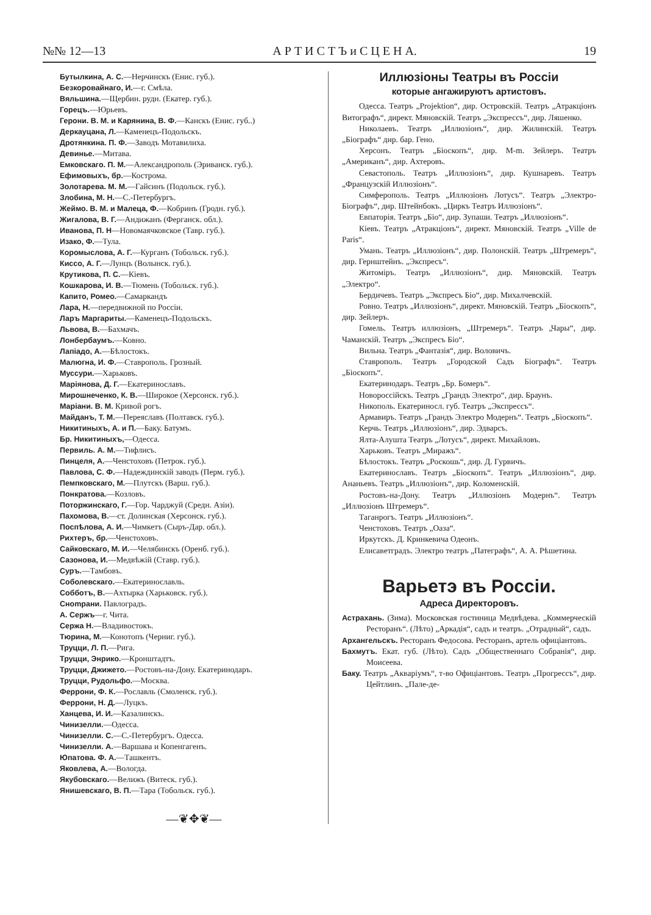№№ 12—13 А Р Т И С Т Ъ и С Ц Е Н А. 19
Бутылкина, А. С.—Нерчинскъ (Енис. губ.).
Безкоровайнаго, И.—г. Смѣла.
Вяльшина.—Щербин. рудн. (Екатер. губ.).
Горецъ.—Юрьевъ.
Герони. В. М. и Карянина, В. Ф.—Канскъ (Енис. губ..)
Деркауцана, Л.—Каменецъ-Подольскъ.
Дротянкина. П. Ф.—Заводъ Мотавилиха.
Девинье.—Митава.
Емковскаго. П. М.—Александрополь (Эриванск. губ.).
Ефимовыхъ, бр.—Кострома.
Золотарева. М. М.—Гайсинъ (Подольск. губ.).
Злобина, М. Н.—С.-Петербургъ.
Жеймо. В. М. и Малеца, Ф.—Кобринъ (Гродн. губ.).
Жигалова, В. Г.—Андижанъ (Ферганск. обл.).
Иванова, П. Н—Новомаячковское (Тавр. губ.).
Изако, Ф.—Тула.
Коромыслова, А. Г.—Курганъ (Тобольск. губ.).
Киссо, А. Г.—Лунцъ (Волынск. губ.).
Крутикова, П. С.—Кіевъ.
Кошкарова, И. В.—Тюмень (Тобольск. губ.).
Капито, Ромео.—Самаркандъ
Лара, Н.—передвижной по Россіи.
Ларъ Маргариты.—Каменецъ-Подольскъ.
Львова, В.—Бахмачъ.
Лонбербаумъ.—Ковно.
Лапіадо, А.—Бѣлостокъ.
Малюгна, И. Ф.—Ставрополь. Грозный.
Муссури.—Харьковъ.
Маріянова, Д. Г.—Екатеринославъ.
Мирошнеченко, К. В.—Широкое (Херсонск. губ.).
Маріани. В. М. Кривой рогъ.
Майданъ, Т. М.—Переяславъ (Полтавск. губ.).
Никитиныхъ, А. и П.—Баку. Батумъ.
Бр. Никитиныхъ,—Одесса.
Первиль. А. М.—Тифлисъ.
Пинцеля, А.—Ченстоховъ (Петрок. губ.).
Павлова, С. Ф.—Надеждинскій заводъ (Перм. губ.).
Пемпковскаго, М.—Плутскъ (Варш. губ.).
Понкратова.—Козловъ.
Поторжинскаго, Г.—Гор. Чарджуй (Средн. Азіи).
Пахомова, В.—ст. Долинская (Херсонск. губ.).
Поспѣлова, А. И.—Чимкетъ (Сыръ-Дар. обл.).
Рихтеръ, бр.—Ченстоховъ.
Сайковскаго, М. И.—Челябинскъ (Оренб. губ.).
Сазонова, И.—Медвѣжій (Ставр. губ.).
Суръ.—Тамбовъ.
Соболевскаго.—Екатеринославль.
Собботъ, В.—Ахтырка (Харьковск. губ.).
Снompани. Павлоградъ.
А. Сержъ—г. Чита.
Сержа Н.—Владивостокъ.
Тюрина, М.—Конотопъ (Черниг. губ.).
Труцци, Л. П.—Рига.
Труцци, Энрико.—Кронштадтъ.
Труцци, Джижето.—Ростовъ-на-Дону. Екатеринодаръ.
Труцци, Рудольфо.—Москва.
Феррони, Ф. К.—Рославль (Смоленск. губ.).
Феррони, Н. Д.—Луцкъ.
Ханцева, И. И.—Казалинскъ.
Чинизелли.—Одесса.
Чинизелли. С.—С.-Петербургъ. Одесса.
Чинизелли. А.—Варшава и Копенгагенъ.
Юпатова. Ф. А.—Ташкентъ.
Яковлева, А.—Вологда.
Якубовскаго.—Велижъ (Витеск. губ.).
Янишевскаго, В. П.—Тара (Тобольск. губ.).
—❦✥❦—
Иллюзіоны Театры въ Россіи
которые ангажируютъ артистовъ.
Одесса. Театръ „Projektion“, дир. Островскій. Театръ „Атракціонъ Витографъ“, директ. Мяновскій. Театръ „Экспрессъ“, дир. Ляшенко.
Николаевъ. Театръ „Иллюзіонъ“, дир. Жилинскій. Театръ „Біографъ“ дир. бар. Гено.
Херсонъ. Театръ „Біоскопъ“, дир. М-m. Зейлеръ. Театръ „Американъ“, дир. Ахтеровъ.
Севастополь. Театръ „Иллюзіонъ“, дир. Кушнаревъ. Театръ „Французскій Иллюзіонъ“.
Симферополь. Театръ „Иллюзіонъ Лотусъ“. Театръ „Электро-Біографъ“, дир. Штейнбокъ. „Циркъ Театръ Иллюзіонъ“.
Евпаторія. Театръ „Біо“, дир. Зупаши. Театръ „Иллюзіонъ“.
Кіевъ. Театръ „Атракціонъ“, директ. Мяновскій. Театръ „Ville de Paris“.
Умань. Театръ „Иллюзіонъ“, дир. Полонскій. Театръ „Штремеръ“, дир. Гернштейнъ. „Экспресъ“.
Житоміръ. Театръ „Иллюзіонъ“, дир. Мяновскій. Театръ „Электро“.
Бердичевъ. Театръ „Экспресъ Біо“, дир. Михалчевскій.
Ровно. Театръ „Иллюзіонъ“, директ. Мяновскій. Театръ „Біоскопъ“, дир. Зейлеръ.
Гомель. Театръ иллюзіонъ, „Штремеръ“. Театръ „Чары“, дир. Чаманскій. Театръ „Экспресъ Біо“.
Вильна. Театръ „Фантазія“, дир. Воловичъ.
Ставрополь. Театръ „Городской Садъ Біографъ“. Театръ „Біоскопъ“.
Екатеринодаръ. Театръ „Бр. Бомеръ“.
Новороссійскъ. Театръ „Грандъ Электро“, дир. Браунъ.
Никополь. Екатериносл. губ. Театръ „Экспрессъ“.
Армавиръ. Театръ „Грандъ Электро Модернъ“. Театръ „Біоскопъ“.
Керчь. Театръ „Иллюзіонъ“, дир. Эдварсъ.
Ялта-Алушта Театръ „Лотусъ“, директ. Михайловъ.
Харьковъ. Театръ „Миражъ“.
Бѣлостокъ. Театръ „Роскошь“, дир. Д. Гурвичъ.
Екатеринославъ. Театръ „Біоскопъ“. Театръ „Иллюзіонъ“, дир. Ананьевъ. Театръ „Иллюзіонъ“, дир. Коломенскій.
Ростовъ-на-Дону. Театръ „Иллюзіонъ Модернъ“. Театръ „Иллюзіонъ Штремеръ“.
Таганрогъ. Театръ „Иллюзіонъ“.
Ченстоховъ. Театръ „Оаза“.
Иркутскъ. Д. Кринкевича Одеонъ.
Елисаветградъ. Электро театръ „Патеграфъ“, А. А. Рѣшетина.
Варьетэ въ Россіи.
Адреса Директоровъ.
Астрахань. (Зима). Московская гостиница Медвѣдева. „Коммерческій Ресторанъ“. (Лѣто) „Аркадія“, садъ и театръ. „Отрадный“, садъ.
Архангельскъ. Ресторанъ Федосова. Ресторанъ, артель офиціантовъ.
Бахмутъ. Екат. губ. (Лѣто). Садъ „Общественнаго Собранія“, дир. Моисеева.
Баку. Театръ „Аквaріумъ“, т-во Офиціантовъ. Театръ „Прогрессъ“, дир. Цейтлинъ. „Пале-де-